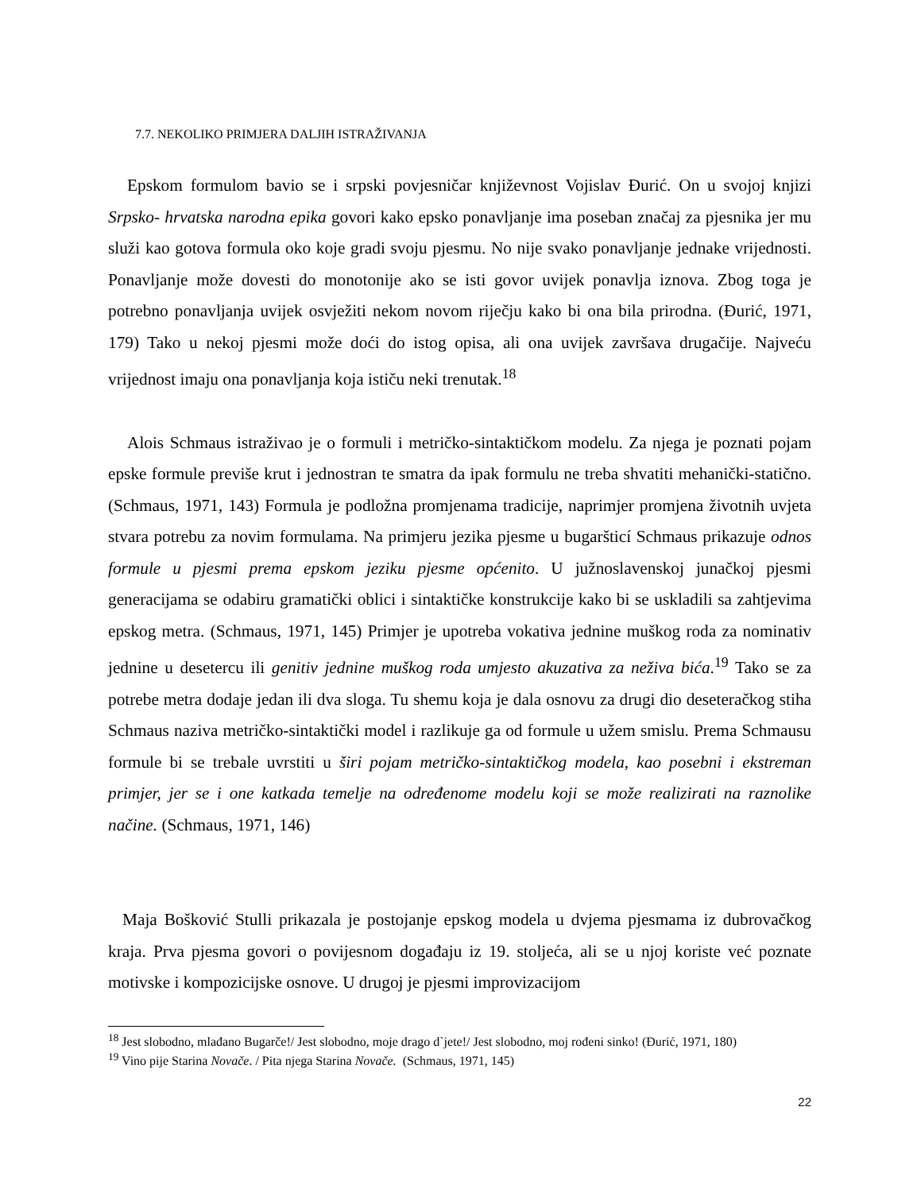7.7. NEKOLIKO PRIMJERA DALJIH ISTRAŽIVANJA
Epskom formulom bavio se i srpski povjesničar književnost Vojislav Đurić. On u svojoj knjizi Srpsko- hrvatska narodna epika govori kako epsko ponavljanje ima poseban značaj za pjesnika jer mu služi kao gotova formula oko koje gradi svoju pjesmu. No nije svako ponavljanje jednake vrijednosti. Ponavljanje može dovesti do monotonije ako se isti govor uvijek ponavlja iznova. Zbog toga je potrebno ponavljanja uvijek osvježiti nekom novom riječju kako bi ona bila prirodna. (Đurić, 1971, 179) Tako u nekoj pjesmi može doći do istog opisa, ali ona uvijek završava drugačije. Najveću vrijednost imaju ona ponavljanja koja ističu neki trenutak.<sup>18</sup>
Alois Schmaus istraživao je o formuli i metričko-sintaktičkom modelu. Za njega je poznati pojam epske formule previše krut i jednostran te smatra da ipak formulu ne treba shvatiti mehanički-statično. (Schmaus, 1971, 143) Formula je podložna promjenama tradicije, naprimjer promjena životnih uvjeta stvara potrebu za novim formulama. Na primjeru jezika pjesme u bugaršticí Schmaus prikazuje odnos formule u pjesmi prema epskom jeziku pjesme općenito. U južnoslavenskoj junačkoj pjesmi generacijama se odabiru gramatički oblici i sintaktičke konstrukcije kako bi se uskladili sa zahtjevima epskog metra. (Schmaus, 1971, 145) Primjer je upotreba vokativa jednine muškog roda za nominativ jednine u desetercu ili genitiv jednine muškog roda umjesto akuzativa za neživa bića.<sup>19</sup> Tako se za potrebe metra dodaje jedan ili dva sloga. Tu shemu koja je dala osnovu za drugi dio deseteračkog stiha Schmaus naziva metričko-sintaktički model i razlikuje ga od formule u užem smislu. Prema Schmausu formule bi se trebale uvrstiti u širi pojam metričko-sintaktičkog modela, kao posebni i ekstreman primjer, jer se i one katkada temelje na određenome modelu koji se može realizirati na raznolike načine. (Schmaus, 1971, 146)
Maja Bošković Stulli prikazala je postojanje epskog modela u dvjema pjesmama iz dubrovačkog kraja. Prva pjesma govori o povijesnom događaju iz 19. stoljeća, ali se u njoj koriste već poznate motivske i kompozicijske osnove. U drugoj je pjesmi improvizacijom
<sup>18</sup> Jest slobodno, mlađano Bugarče!/ Jest slobodno, moje drago d`jete!/ Jest slobodno, moj rođeni sinko! (Đurić, 1971, 180)
<sup>19</sup> Vino pije Starina Novače. / Pita njega Starina Novače. (Schmaus, 1971, 145)
22